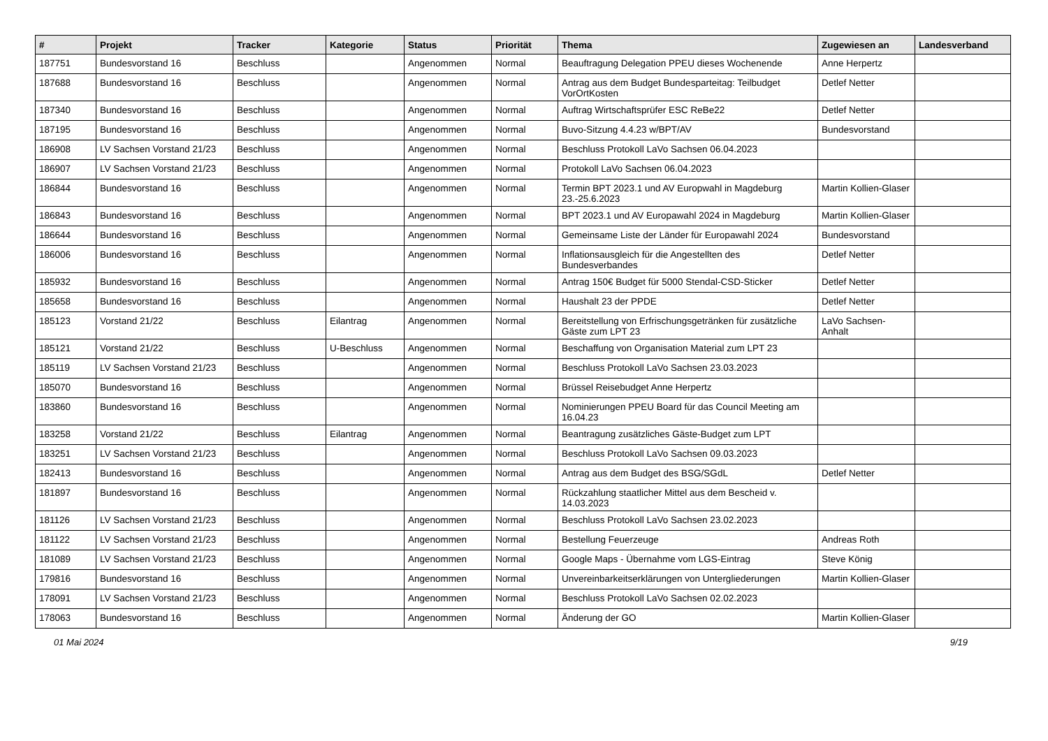| # | Projekt | Tracker | Kategorie | Status | Priorität | Thema | Zugewiesen an | Landesverband |
| --- | --- | --- | --- | --- | --- | --- | --- | --- |
| 187751 | Bundesvorstand 16 | Beschluss | | Angenommen | Normal | Beauftragung Delegation PPEU dieses Wochenende | Anne Herpertz | |
| 187688 | Bundesvorstand 16 | Beschluss | | Angenommen | Normal | Antrag aus dem Budget Bundesparteitag: Teilbudget VorOrtKosten | Detlef Netter | |
| 187340 | Bundesvorstand 16 | Beschluss | | Angenommen | Normal | Auftrag Wirtschaftsprüfer ESC ReBe22 | Detlef Netter | |
| 187195 | Bundesvorstand 16 | Beschluss | | Angenommen | Normal | Buvo-Sitzung 4.4.23 w/BPT/AV | Bundesvorstand | |
| 186908 | LV Sachsen Vorstand 21/23 | Beschluss | | Angenommen | Normal | Beschluss Protokoll LaVo Sachsen 06.04.2023 | | |
| 186907 | LV Sachsen Vorstand 21/23 | Beschluss | | Angenommen | Normal | Protokoll LaVo Sachsen 06.04.2023 | | |
| 186844 | Bundesvorstand 16 | Beschluss | | Angenommen | Normal | Termin BPT 2023.1 und AV Europwahl in Magdeburg 23.-25.6.2023 | Martin Kollien-Glaser | |
| 186843 | Bundesvorstand 16 | Beschluss | | Angenommen | Normal | BPT 2023.1 und AV Europawahl 2024 in Magdeburg | Martin Kollien-Glaser | |
| 186644 | Bundesvorstand 16 | Beschluss | | Angenommen | Normal | Gemeinsame Liste der Länder für Europawahl 2024 | Bundesvorstand | |
| 186006 | Bundesvorstand 16 | Beschluss | | Angenommen | Normal | Inflationsausgleich für die Angestellten des Bundesverbandes | Detlef Netter | |
| 185932 | Bundesvorstand 16 | Beschluss | | Angenommen | Normal | Antrag 150€ Budget für 5000 Stendal-CSD-Sticker | Detlef Netter | |
| 185658 | Bundesvorstand 16 | Beschluss | | Angenommen | Normal | Haushalt 23 der PPDE | Detlef Netter | |
| 185123 | Vorstand 21/22 | Beschluss | Eilantrag | Angenommen | Normal | Bereitstellung von Erfrischungsgetränken für zusätzliche Gäste zum LPT 23 | LaVo Sachsen-Anhalt | |
| 185121 | Vorstand 21/22 | Beschluss | U-Beschluss | Angenommen | Normal | Beschaffung von Organisation Material zum LPT 23 | | |
| 185119 | LV Sachsen Vorstand 21/23 | Beschluss | | Angenommen | Normal | Beschluss Protokoll LaVo Sachsen 23.03.2023 | | |
| 185070 | Bundesvorstand 16 | Beschluss | | Angenommen | Normal | Brüssel Reisebudget Anne Herpertz | | |
| 183860 | Bundesvorstand 16 | Beschluss | | Angenommen | Normal | Nominierungen PPEU Board für das Council Meeting am 16.04.23 | | |
| 183258 | Vorstand 21/22 | Beschluss | Eilantrag | Angenommen | Normal | Beantragung zusätzliches Gäste-Budget zum LPT | | |
| 183251 | LV Sachsen Vorstand 21/23 | Beschluss | | Angenommen | Normal | Beschluss Protokoll LaVo Sachsen 09.03.2023 | | |
| 182413 | Bundesvorstand 16 | Beschluss | | Angenommen | Normal | Antrag aus dem Budget des BSG/SGdL | Detlef Netter | |
| 181897 | Bundesvorstand 16 | Beschluss | | Angenommen | Normal | Rückzahlung staatlicher Mittel aus dem Bescheid v. 14.03.2023 | | |
| 181126 | LV Sachsen Vorstand 21/23 | Beschluss | | Angenommen | Normal | Beschluss Protokoll LaVo Sachsen 23.02.2023 | | |
| 181122 | LV Sachsen Vorstand 21/23 | Beschluss | | Angenommen | Normal | Bestellung Feuerzeuge | Andreas Roth | |
| 181089 | LV Sachsen Vorstand 21/23 | Beschluss | | Angenommen | Normal | Google Maps - Übernahme vom LGS-Eintrag | Steve König | |
| 179816 | Bundesvorstand 16 | Beschluss | | Angenommen | Normal | Unvereinbarkeitserklärungen von Untergliederungen | Martin Kollien-Glaser | |
| 178091 | LV Sachsen Vorstand 21/23 | Beschluss | | Angenommen | Normal | Beschluss Protokoll LaVo Sachsen 02.02.2023 | | |
| 178063 | Bundesvorstand 16 | Beschluss | | Angenommen | Normal | Änderung der GO | Martin Kollien-Glaser | |
01 Mai 2024 9/19